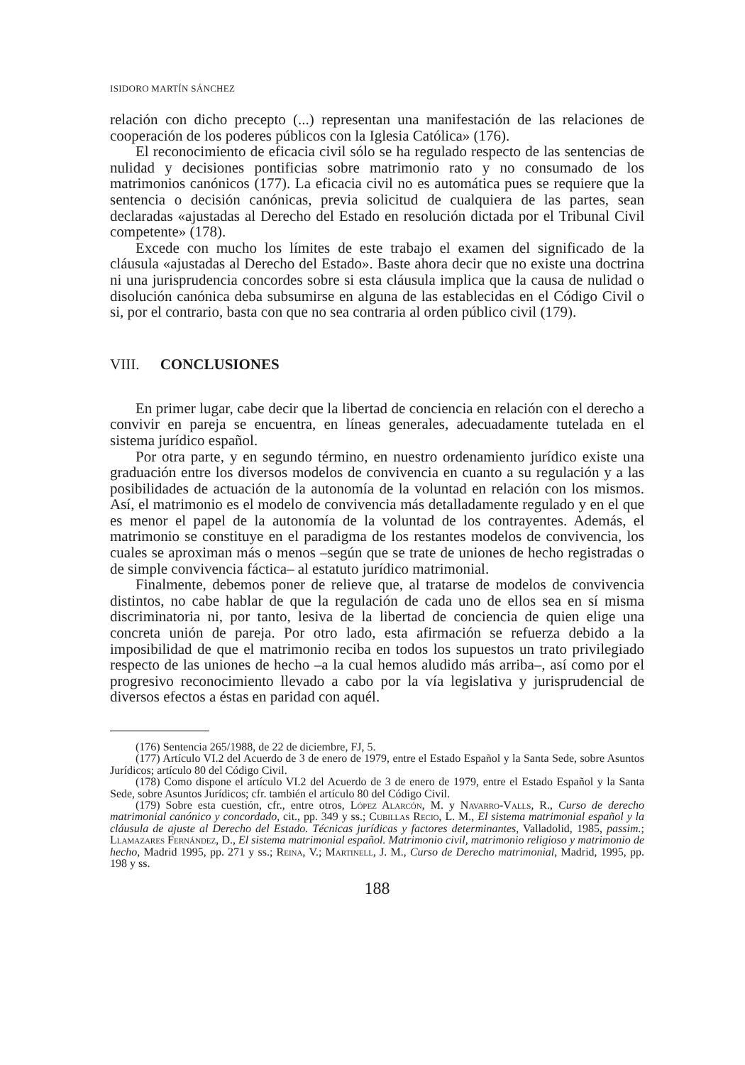ISIDORO MARTÍN SÁNCHEZ
relación con dicho precepto (...) representan una manifestación de las relaciones de cooperación de los poderes públicos con la Iglesia Católica» (176).
El reconocimiento de eficacia civil sólo se ha regulado respecto de las sentencias de nulidad y decisiones pontificias sobre matrimonio rato y no consumado de los matrimonios canónicos (177). La eficacia civil no es automática pues se requiere que la sentencia o decisión canónicas, previa solicitud de cualquiera de las partes, sean declaradas «ajustadas al Derecho del Estado en resolución dictada por el Tribunal Civil competente» (178).
Excede con mucho los límites de este trabajo el examen del significado de la cláusula «ajustadas al Derecho del Estado». Baste ahora decir que no existe una doctrina ni una jurisprudencia concordes sobre si esta cláusula implica que la causa de nulidad o disolución canónica deba subsumirse en alguna de las establecidas en el Código Civil o si, por el contrario, basta con que no sea contraria al orden público civil (179).
VIII. CONCLUSIONES
En primer lugar, cabe decir que la libertad de conciencia en relación con el derecho a convivir en pareja se encuentra, en líneas generales, adecuadamente tutelada en el sistema jurídico español.
Por otra parte, y en segundo término, en nuestro ordenamiento jurídico existe una graduación entre los diversos modelos de convivencia en cuanto a su regulación y a las posibilidades de actuación de la autonomía de la voluntad en relación con los mismos. Así, el matrimonio es el modelo de convivencia más detalladamente regulado y en el que es menor el papel de la autonomía de la voluntad de los contrayentes. Además, el matrimonio se constituye en el paradigma de los restantes modelos de convivencia, los cuales se aproximan más o menos –según que se trate de uniones de hecho registradas o de simple convivencia fáctica– al estatuto jurídico matrimonial.
Finalmente, debemos poner de relieve que, al tratarse de modelos de convivencia distintos, no cabe hablar de que la regulación de cada uno de ellos sea en sí misma discriminatoria ni, por tanto, lesiva de la libertad de conciencia de quien elige una concreta unión de pareja. Por otro lado, esta afirmación se refuerza debido a la imposibilidad de que el matrimonio reciba en todos los supuestos un trato privilegiado respecto de las uniones de hecho –a la cual hemos aludido más arriba–, así como por el progresivo reconocimiento llevado a cabo por la vía legislativa y jurisprudencial de diversos efectos a éstas en paridad con aquél.
(176) Sentencia 265/1988, de 22 de diciembre, FJ, 5.
(177) Artículo VI.2 del Acuerdo de 3 de enero de 1979, entre el Estado Español y la Santa Sede, sobre Asuntos Jurídicos; artículo 80 del Código Civil.
(178) Como dispone el artículo VI.2 del Acuerdo de 3 de enero de 1979, entre el Estado Español y la Santa Sede, sobre Asuntos Jurídicos; cfr. también el artículo 80 del Código Civil.
(179) Sobre esta cuestión, cfr., entre otros, López Alarcón, M. y Navarro-Valls, R., Curso de derecho matrimonial canónico y concordado, cit., pp. 349 y ss.; Cubillas Recio, L. M., El sistema matrimonial español y la cláusula de ajuste al Derecho del Estado. Técnicas jurídicas y factores determinantes, Valladolid, 1985, passim.; Llamazares Fernández, D., El sistema matrimonial español. Matrimonio civil, matrimonio religioso y matrimonio de hecho, Madrid 1995, pp. 271 y ss.; Reina, V.; Martinell, J. M., Curso de Derecho matrimonial, Madrid, 1995, pp. 198 y ss.
188